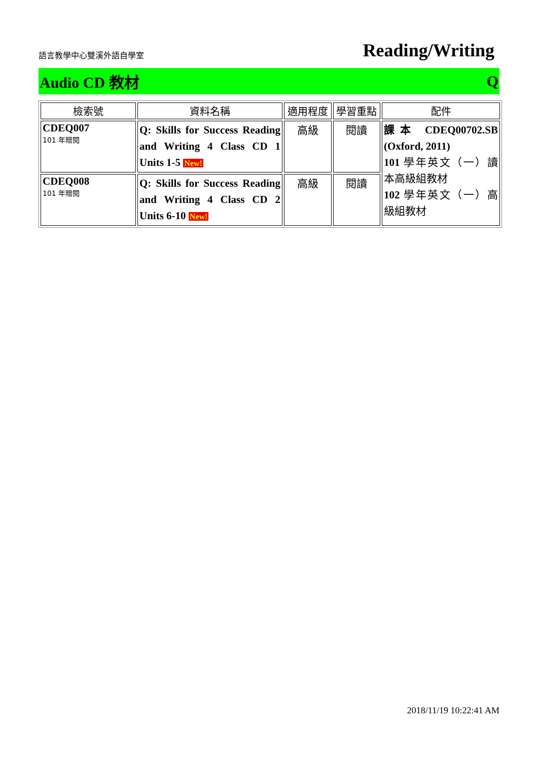語言教學中心雙溪外語自學室
Reading/Writing
Audio CD 教材 Q
| 檢索號 | 資料名稱 | 適用程度 | 學習重點 | 配件 |
| --- | --- | --- | --- | --- |
| CDEQ007 101 年贈閱 | Q: Skills for Success Reading and Writing 4 Class CD 1 Units 1-5 New! | 高級 | 閱讀 | 課本 CDEQ00702.SB (Oxford, 2011) 101 學年英文（一）讀本高級組教材 102 學年英文（一）高級組教材 |
| CDEQ008 101 年贈閱 | Q: Skills for Success Reading and Writing 4 Class CD 2 Units 6-10 New! | 高級 | 閱讀 | |
2018/11/19 10:22:41 AM